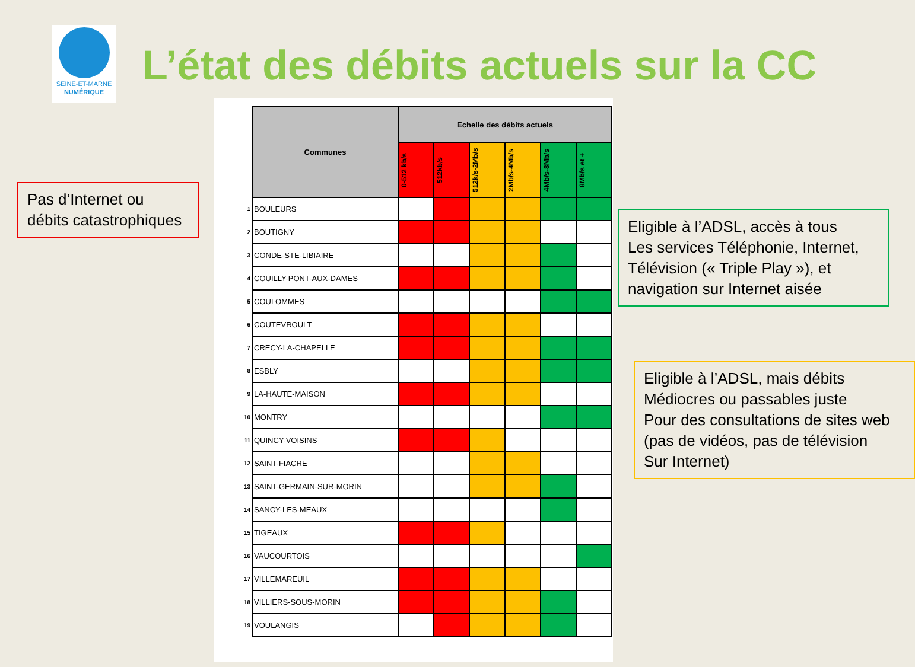SEINE-ET-MARNE
NUMÉRIQUE
L’état des débits actuels sur la CC
| | Communes | Echelle des débits actuels | | | | | |
| | | 0-512 kb/s | 512kb/s | 512k/s-2Mb/s | 2Mb/s-4Mb/s | 4Mb/s-8Mb/s | 8Mb/s et + |
| 1 | BOULEURS | | | | | | |
| 2 | BOUTIGNY | | | | | | |
| 3 | CONDE-STE-LIBIAIRE | | | | | | |
| 4 | COUILLY-PONT-AUX-DAMES | | | | | | |
| 5 | COULOMMES | | | | | | |
| 6 | COUTEVROULT | | | | | | |
| 7 | CRECY-LA-CHAPELLE | | | | | | |
| 8 | ESBLY | | | | | | |
| 9 | LA-HAUTE-MAISON | | | | | | |
| 10 | MONTRY | | | | | | |
| 11 | QUINCY-VOISINS | | | | | | |
| 12 | SAINT-FIACRE | | | | | | |
| 13 | SAINT-GERMAIN-SUR-MORIN | | | | | | |
| 14 | SANCY-LES-MEAUX | | | | | | |
| 15 | TIGEAUX | | | | | | |
| 16 | VAUCOURTOIS | | | | | | |
| 17 | VILLEMAREUIL | | | | | | |
| 18 | VILLIERS-SOUS-MORIN | | | | | | |
| 19 | VOULANGIS | | | | | | |
Pas d’Internet ou
débits catastrophiques
Eligible à l’ADSL, accès à tous
Les services Téléphonie, Internet,
Télévision (« Triple Play »), et
navigation sur Internet aisée
Eligible à l’ADSL, mais débits
Médiocres ou passables juste
Pour des consultations de sites web
(pas de vidéos, pas de télévision
Sur Internet)